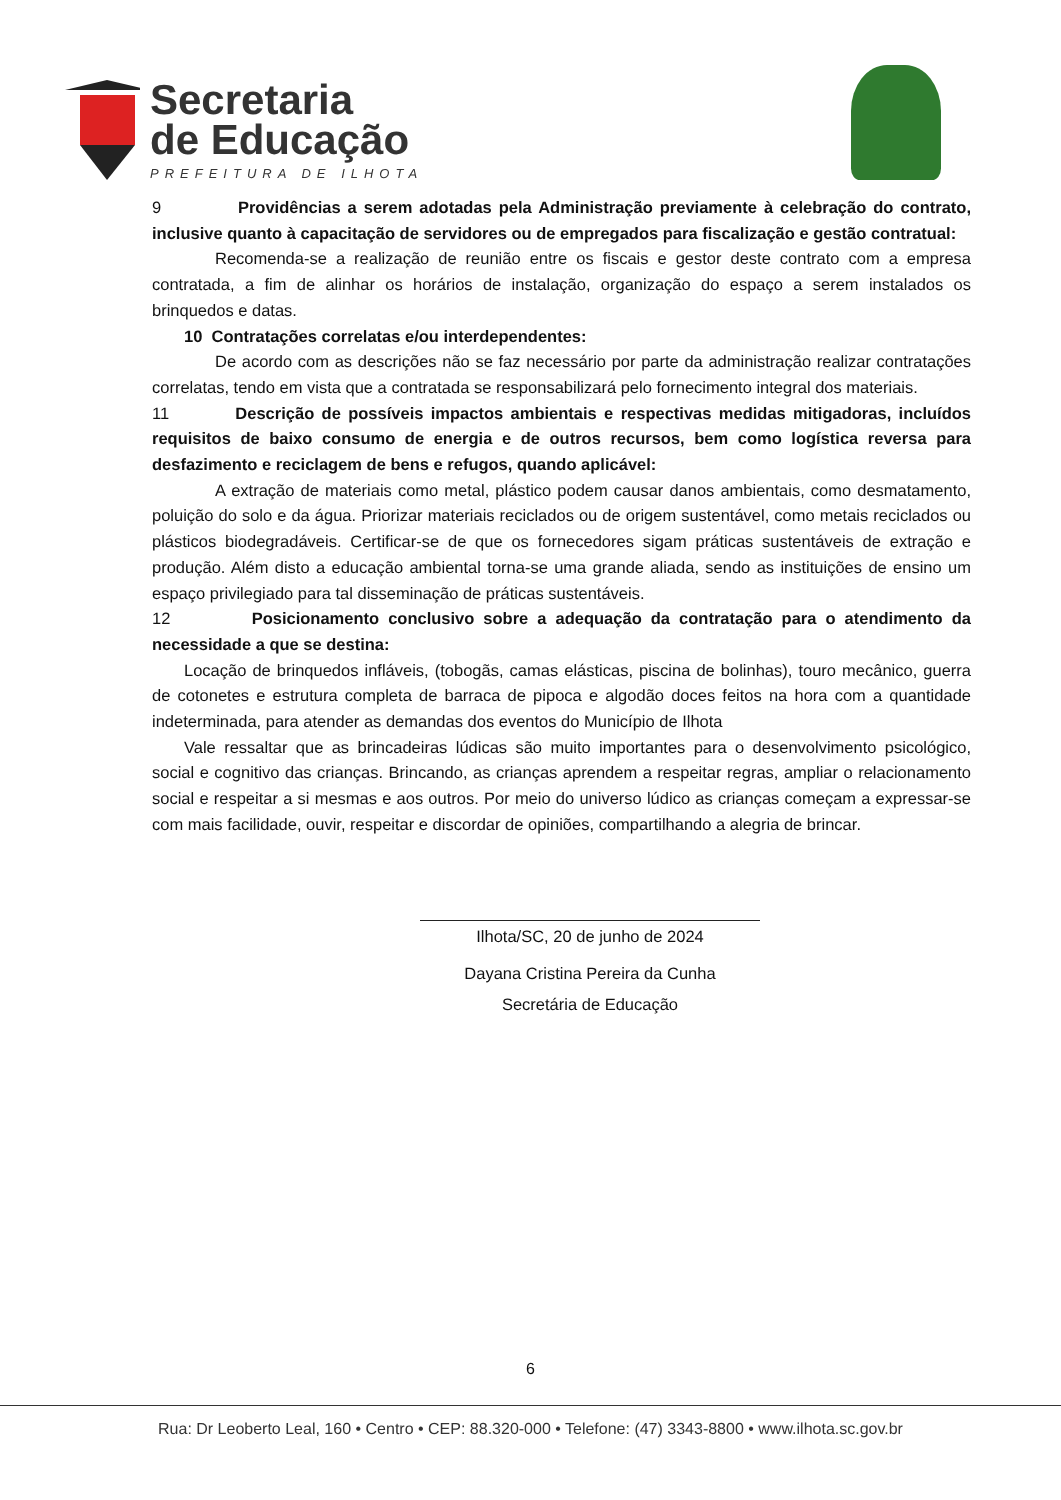Secretaria
de Educação
PREFEITURA DE ILHOTA
9 Providências a serem adotadas pela Administração previamente à celebração do contrato, inclusive quanto à capacitação de servidores ou de empregados para fiscalização e gestão contratual:
Recomenda-se a realização de reunião entre os fiscais e gestor deste contrato com a empresa contratada, a fim de alinhar os horários de instalação, organização do espaço a serem instalados os brinquedos e datas.
10 Contratações correlatas e/ou interdependentes:
De acordo com as descrições não se faz necessário por parte da administração realizar contratações correlatas, tendo em vista que a contratada se responsabilizará pelo fornecimento integral dos materiais.
11 Descrição de possíveis impactos ambientais e respectivas medidas mitigadoras, incluídos requisitos de baixo consumo de energia e de outros recursos, bem como logística reversa para desfazimento e reciclagem de bens e refugos, quando aplicável:
A extração de materiais como metal, plástico podem causar danos ambientais, como desmatamento, poluição do solo e da água. Priorizar materiais reciclados ou de origem sustentável, como metais reciclados ou plásticos biodegradáveis. Certificar-se de que os fornecedores sigam práticas sustentáveis de extração e produção. Além disto a educação ambiental torna-se uma grande aliada, sendo as instituições de ensino um espaço privilegiado para tal disseminação de práticas sustentáveis.
12 Posicionamento conclusivo sobre a adequação da contratação para o atendimento da necessidade a que se destina:
Locação de brinquedos infláveis, (tobogãs, camas elásticas, piscina de bolinhas), touro mecânico, guerra de cotonetes e estrutura completa de barraca de pipoca e algodão doces feitos na hora com a quantidade indeterminada, para atender as demandas dos eventos do Município de Ilhota
Vale ressaltar que as brincadeiras lúdicas são muito importantes para o desenvolvimento psicológico, social e cognitivo das crianças. Brincando, as crianças aprendem a respeitar regras, ampliar o relacionamento social e respeitar a si mesmas e aos outros. Por meio do universo lúdico as crianças começam a expressar-se com mais facilidade, ouvir, respeitar e discordar de opiniões, compartilhando a alegria de brincar.
Ilhota/SC, 20 de junho de 2024
Dayana Cristina Pereira da Cunha
Secretária de Educação
6
Rua: Dr Leoberto Leal, 160 • Centro • CEP: 88.320-000 • Telefone: (47) 3343-8800 • www.ilhota.sc.gov.br